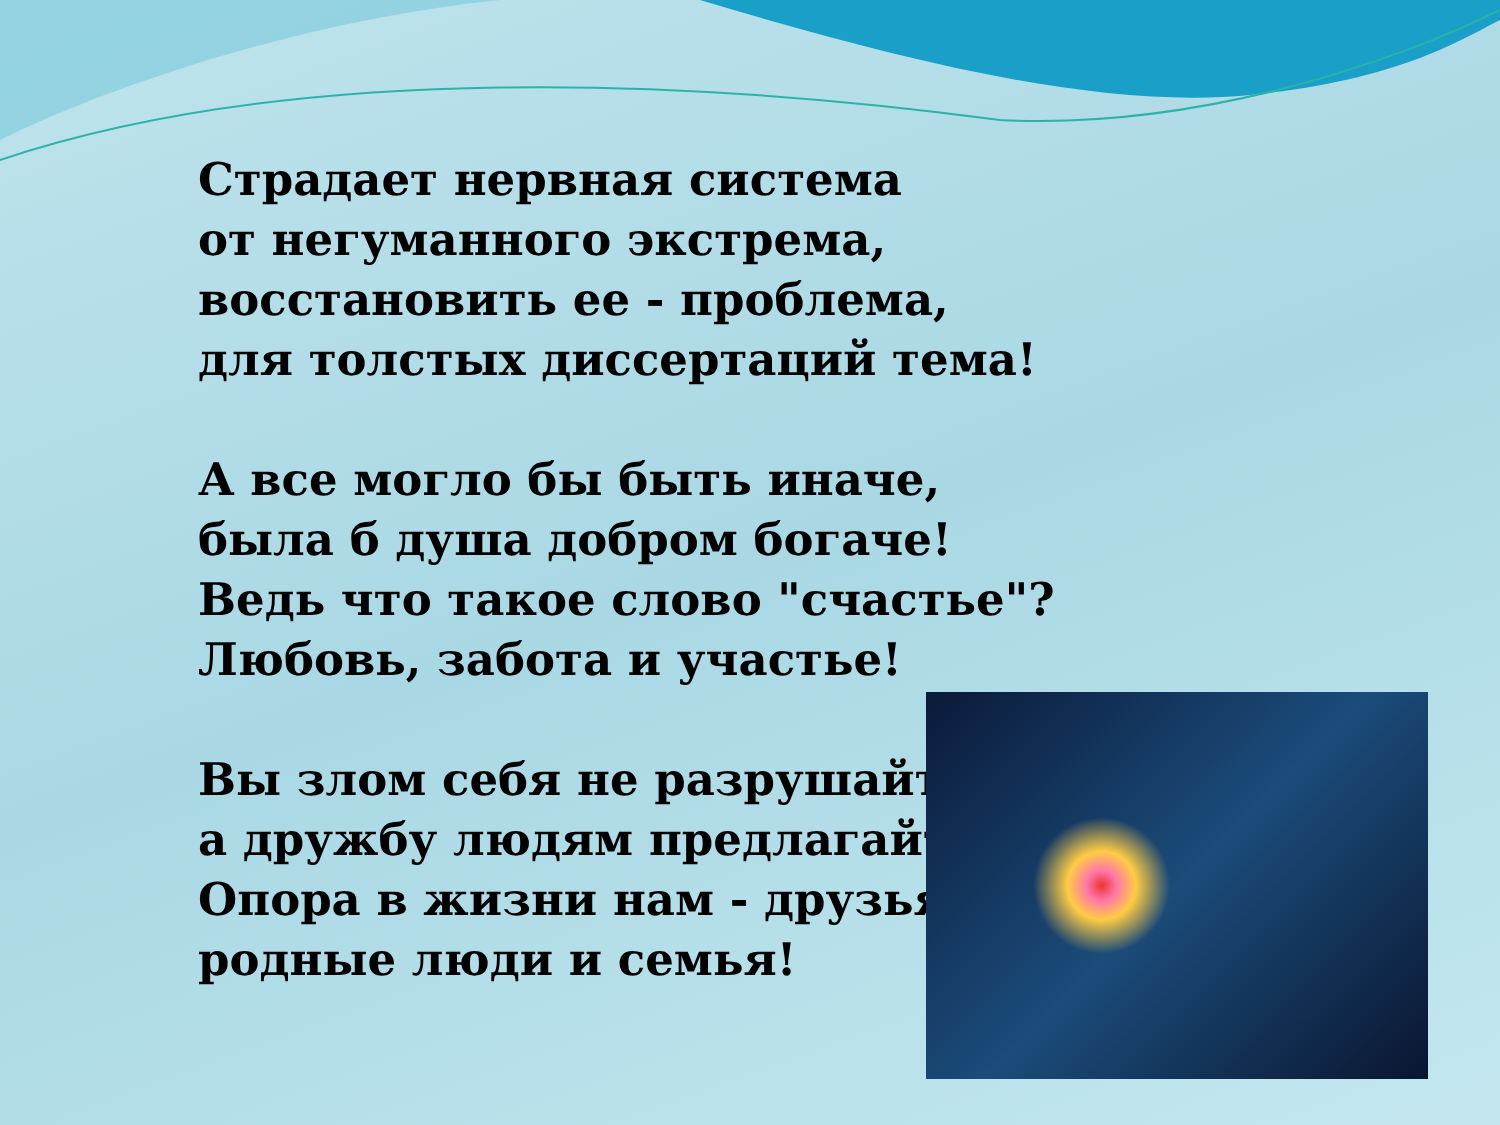Страдает нервная система
от негуманного экстрема,
восстановить ее - проблема,
для толстых диссертаций тема!
А все могло бы быть иначе,
была б душа добром богаче!
Ведь что такое слово "счастье"?
Любовь, забота и участье!
Вы злом себя не разрушайте,
а дружбу людям предлагайте!
Опора в жизни нам - друзья,
родные люди и семья!